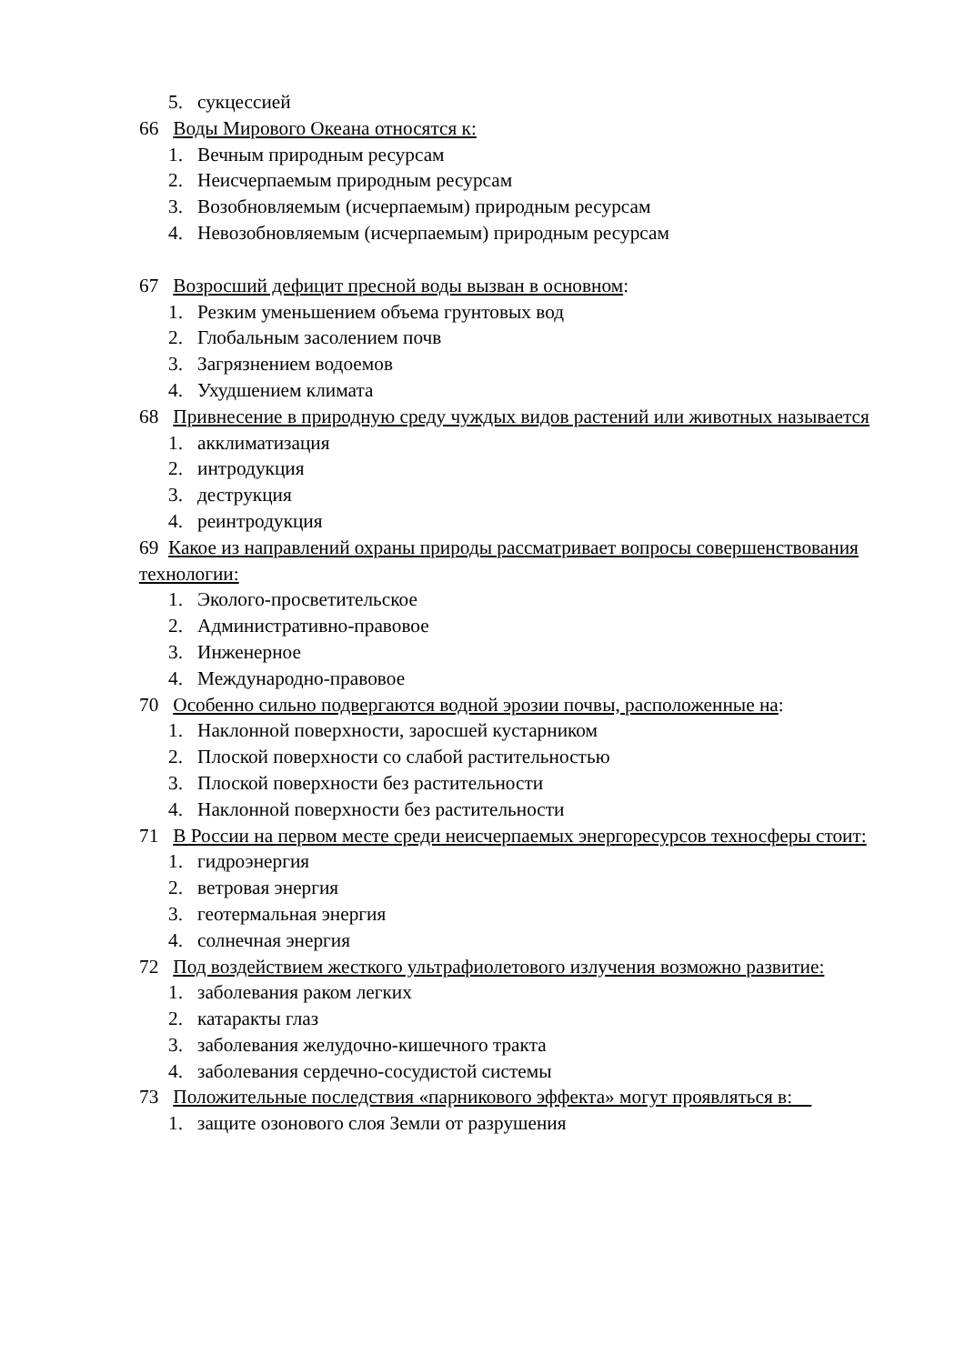5. сукцессией
66 Воды Мирового Океана относятся к:
1. Вечным природным ресурсам
2. Неисчерпаемым природным ресурсам
3. Возобновляемым (исчерпаемым) природным ресурсам
4. Невозобновляемым (исчерпаемым) природным ресурсам
67 Возросший дефицит пресной воды вызван в основном:
1. Резким уменьшением объема грунтовых вод
2. Глобальным засолением почв
3. Загрязнением водоемов
4. Ухудшением климата
68 Привнесение в природную среду чуждых видов растений или животных называется
1. акклиматизация
2. интродукция
3. деструкция
4. реинтродукция
69 Какое из направлений охраны природы рассматривает вопросы совершенствования технологии:
1. Эколого-просветительское
2. Административно-правовое
3. Инженерное
4. Международно-правовое
70 Особенно сильно подвергаются водной эрозии почвы, расположенные на:
1. Наклонной поверхности, заросшей кустарником
2. Плоской поверхности со слабой растительностью
3. Плоской поверхности без растительности
4. Наклонной поверхности без растительности
71 В России на первом месте среди неисчерпаемых энергоресурсов техносферы стоит:
1. гидроэнергия
2. ветровая энергия
3. геотермальная энергия
4. солнечная энергия
72 Под воздействием жесткого ультрафиолетового излучения возможно развитие:
1. заболевания раком легких
2. катаракты глаз
3. заболевания желудочно-кишечного тракта
4. заболевания сердечно-сосудистой системы
73 Положительные последствия «парникового эффекта» могут проявляться в:
1. защите озонового слоя Земли от разрушения